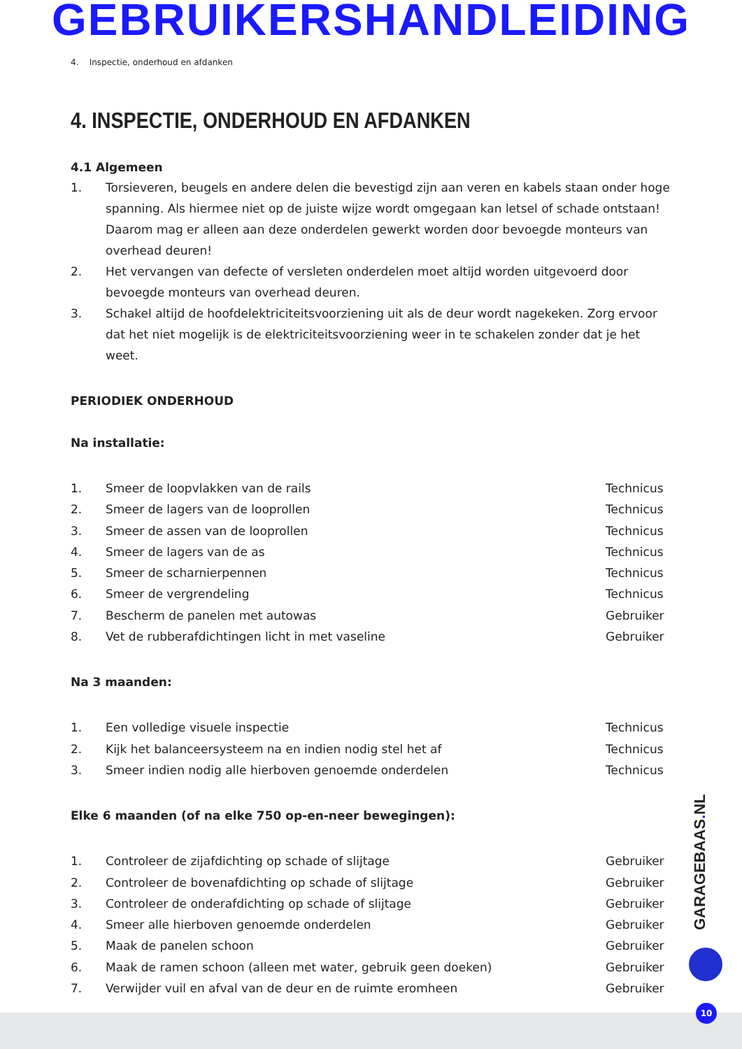GEBRUIKERSHANDLEIDING
4. Inspectie, onderhoud en afdanken
4. INSPECTIE, ONDERHOUD EN AFDANKEN
4.1 Algemeen
1. Torsieveren, beugels en andere delen die bevestigd zijn aan veren en kabels staan onder hoge spanning. Als hiermee niet op de juiste wijze wordt omgegaan kan letsel of schade ontstaan! Daarom mag er alleen aan deze onderdelen gewerkt worden door bevoegde monteurs van overhead deuren!
2. Het vervangen van defecte of versleten onderdelen moet altijd worden uitgevoerd door bevoegde monteurs van overhead deuren.
3. Schakel altijd de hoofdelektriciteitsvoorziening uit als de deur wordt nagekeken. Zorg ervoor dat het niet mogelijk is de elektriciteitsvoorziening weer in te schakelen zonder dat je het weet.
PERIODIEK ONDERHOUD
Na installatie:
| 1. | Smeer de loopvlakken van de rails | Technicus |
| 2. | Smeer de lagers van de looprollen | Technicus |
| 3. | Smeer de assen van de looprollen | Technicus |
| 4. | Smeer de lagers van de as | Technicus |
| 5. | Smeer de scharnierpennen | Technicus |
| 6. | Smeer de vergrendeling | Technicus |
| 7. | Bescherm de panelen met autowas | Gebruiker |
| 8. | Vet de rubberafdichtingen licht in met vaseline | Gebruiker |
Na 3 maanden:
| 1. | Een volledige visuele inspectie | Technicus |
| 2. | Kijk het balanceersysteem na en indien nodig stel het af | Technicus |
| 3. | Smeer indien nodig alle hierboven genoemde onderdelen | Technicus |
Elke 6 maanden (of na elke 750 op-en-neer bewegingen):
| 1. | Controleer de zijafdichting op schade of slijtage | Gebruiker |
| 2. | Controleer de bovenafdichting op schade of slijtage | Gebruiker |
| 3. | Controleer de onderafdichting op schade of slijtage | Gebruiker |
| 4. | Smeer alle hierboven genoemde onderdelen | Gebruiker |
| 5. | Maak de panelen schoon | Gebruiker |
| 6. | Maak de ramen schoon (alleen met water, gebruik geen doeken) | Gebruiker |
| 7. | Verwijder vuil en afval van de deur en de ruimte eromheen | Gebruiker |
GARAGEBAAS. NL
10